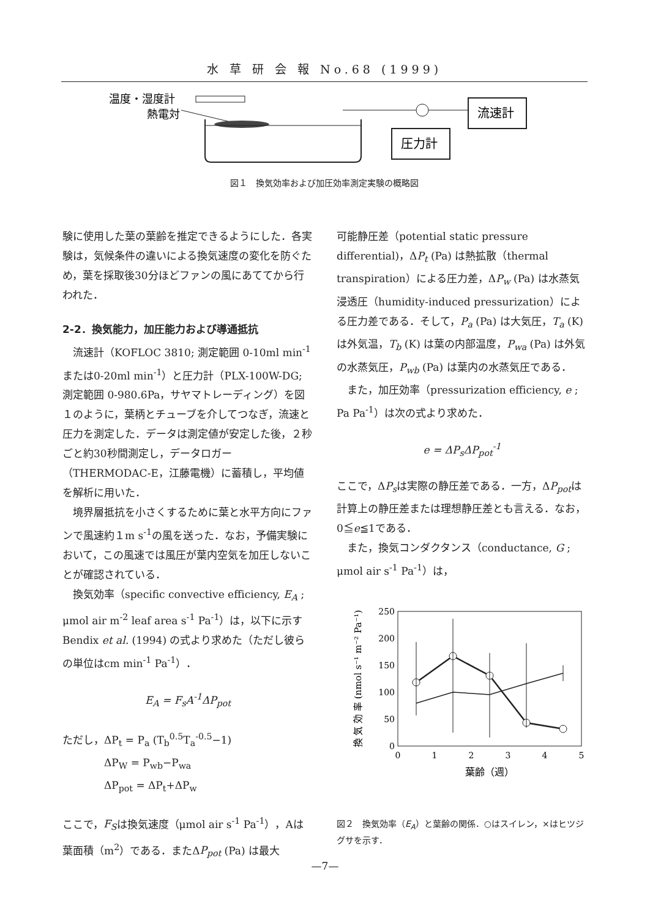水 草 研 会 報 No.68 (1999)
温度・湿度計
熱電対
圧力計
流速計
図１　換気効率および加圧効率測定実験の概略図
験に使用した葉の葉齢を推定できるようにした．各実験は，気候条件の違いによる換気速度の変化を防ぐため，葉を採取後30分ほどファンの風にあててから行われた．
2-2．換気能力，加圧能力および導通抵抗
　流速計（KOFLOC 3810; 測定範囲 0-10ml min<sup>-1</sup>または0-20ml min<sup>-1</sup>）と圧力計（PLX-100W-DG; 測定範囲 0-980.6Pa，サヤマトレーディング）を図１のように，葉柄とチューブを介してつなぎ，流速と圧力を測定した．データは測定値が安定した後，２秒ごと約30秒間測定し，データロガー（THERMODAC-E，江藤電機）に蓄積し，平均値を解析に用いた．
　境界層抵抗を小さくするために葉と水平方向にファンで風速約１m s<sup>-1</sup>の風を送った．なお，予備実験において，この風速では風圧が葉内空気を加圧しないことが確認されている．
　換気効率（specific convective efficiency, E<sub>A</sub> ; μmol air m<sup>-2</sup> leaf area s<sup>-1</sup> Pa<sup>-1</sup>）は，以下に示すBendix et al. (1994) の式より求めた（ただし彼らの単位はcm min<sup>-1</sup> Pa<sup>-1</sup>）．
E<sub>A</sub> = F<sub>s</sub>A<sup>-1</sup>ΔP<sub>pot</sub>
ただし，ΔP<sub>t</sub> = P<sub>a</sub> (T<sub>b</sub><sup>0.5</sup>T<sub>a</sub><sup>-0.5</sup>−1)
　　　　ΔP<sub>W</sub> = P<sub>wb</sub>−P<sub>wa</sub>
　　　　ΔP<sub>pot</sub> = ΔP<sub>t</sub>+ΔP<sub>w</sub>
ここで，F<sub>S</sub>は換気速度（μmol air s<sup>-1</sup> Pa<sup>-1</sup>），Aは葉面積（m<sup>2</sup>）である．またΔP<sub>pot</sub> (Pa) は最大
可能静圧差（potential static pressure differential)，ΔP<sub>t</sub> (Pa) は熱拡散（thermal transpiration）による圧力差，ΔP<sub>w</sub> (Pa) は水蒸気浸透圧（humidity-induced pressurization）による圧力差である．そして，P<sub>a</sub> (Pa) は大気圧，T<sub>a</sub> (K) は外気温，T<sub>b</sub> (K) は葉の内部温度，P<sub>wa</sub> (Pa) は外気の水蒸気圧，P<sub>wb</sub> (Pa) は葉内の水蒸気圧である．
　また，加圧効率（pressurization efficiency, e ; Pa Pa<sup>-1</sup>）は次の式より求めた．
e = ΔP<sub>s</sub>ΔP<sub>pot</sub><sup>-1</sup>
ここで，ΔP<sub>s</sub>は実際の静圧差である．一方，ΔP<sub>pot</sub>は計算上の静圧差または理想静圧差とも言える．なお，0≦e≦1である．
　また，換気コンダクタンス（conductance, G ; μmol air s<sup>-1</sup> Pa<sup>-1</sup>）は，
250
200
150
100
50
0
0
1
2
3
4
5
葉齢（週）
換 気 効 率 (nmol s⁻¹ m⁻² Pa⁻¹)
図２　換気効率（E<sub>A</sub>）と葉齢の関係．○はスイレン，×はヒツジグサを示す．
—7—